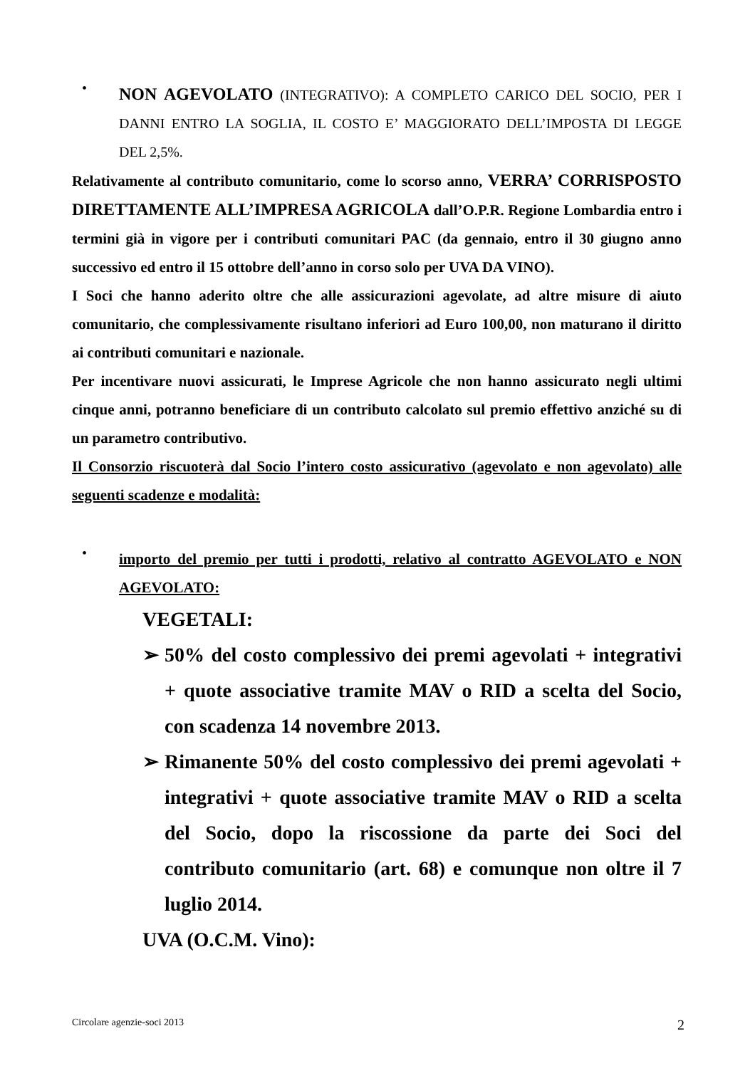•
NON AGEVOLATO (INTEGRATIVO): A COMPLETO CARICO DEL SOCIO, PER I DANNI ENTRO LA SOGLIA, IL COSTO E’ MAGGIORATO DELL’IMPOSTA DI LEGGE DEL 2,5%.
Relativamente al contributo comunitario, come lo scorso anno, VERRA’ CORRISPOSTO DIRETTAMENTE ALL’IMPRESA AGRICOLA dall’O.P.R. Regione Lombardia entro i termini già in vigore per i contributi comunitari PAC (da gennaio, entro il 30 giugno anno successivo ed entro il 15 ottobre dell’anno in corso solo per UVA DA VINO).
I Soci che hanno aderito oltre che alle assicurazioni agevolate, ad altre misure di aiuto comunitario, che complessivamente risultano inferiori ad Euro 100,00, non maturano il diritto ai contributi comunitari e nazionale.
Per incentivare nuovi assicurati, le Imprese Agricole che non hanno assicurato negli ultimi cinque anni, potranno beneficiare di un contributo calcolato sul premio effettivo anziché su di un parametro contributivo.
Il Consorzio riscuoterà dal Socio l’intero costo assicurativo (agevolato e non agevolato) alle seguenti scadenze e modalità:
•
importo del premio per tutti i prodotti, relativo al contratto AGEVOLATO e NON AGEVOLATO:
VEGETALI:
➢ 50% del costo complessivo dei premi agevolati + integrativi + quote associative tramite MAV o RID a scelta del Socio, con scadenza 14 novembre 2013.
➢ Rimanente 50% del costo complessivo dei premi agevolati + integrativi + quote associative tramite MAV o RID a scelta del Socio, dopo la riscossione da parte dei Soci del contributo comunitario (art. 68) e comunque non oltre il 7 luglio 2014.
UVA (O.C.M. Vino):
Circolare agenzie-soci 2013 2